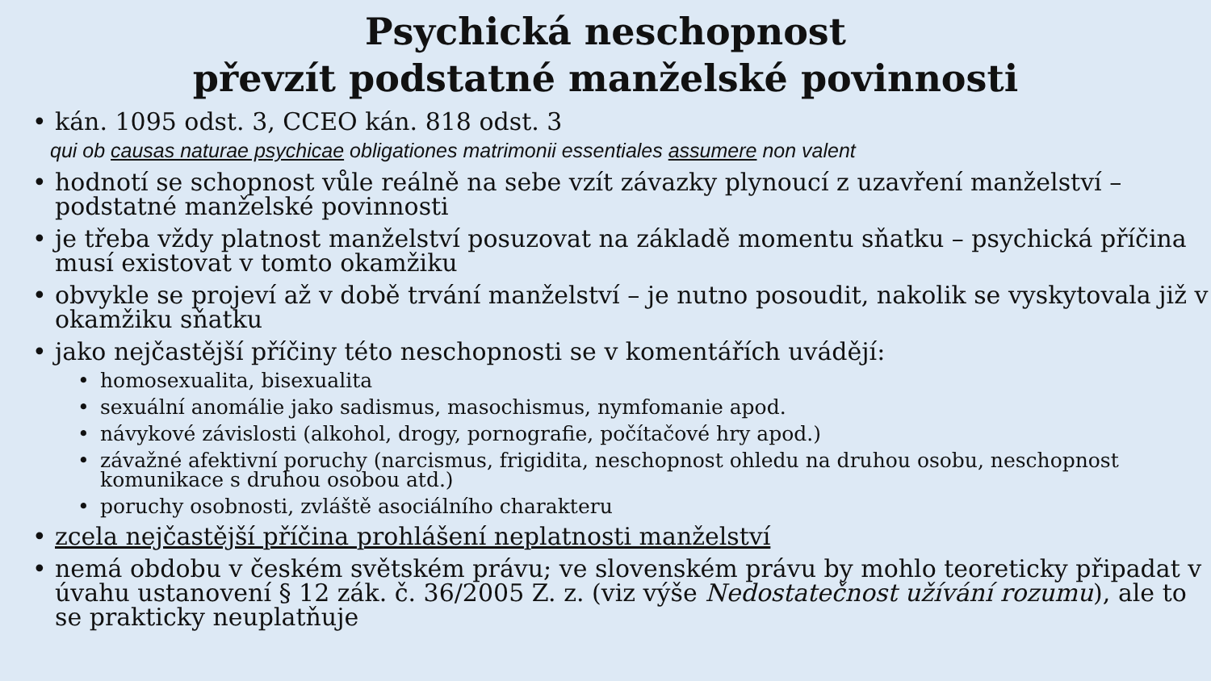Psychická neschopnost
převzít podstatné manželské povinnosti
• kán. 1095 odst. 3, CCEO kán. 818 odst. 3
qui ob causas naturae psychicae obligationes matrimonii essentiales assumere non valent
• hodnotí se schopnost vůle reálně na sebe vzít závazky plynoucí z uzavření manželství – podstatné manželské povinnosti
• je třeba vždy platnost manželství posuzovat na základě momentu sňatku – psychická příčina musí existovat v tomto okamžiku
• obvykle se projeví až v době trvání manželství – je nutno posoudit, nakolik se vyskytovala již v okamžiku sňatku
• jako nejčastější příčiny této neschopnosti se v komentářích uvádějí:
• homosexualita, bisexualita
• sexuální anomálie jako sadismus, masochismus, nymfomanie apod.
• návykové závislosti (alkohol, drogy, pornografie, počítačové hry apod.)
• závažné afektivní poruchy (narcismus, frigidita, neschopnost ohledu na druhou osobu, neschopnost komunikace s druhou osobou atd.)
• poruchy osobnosti, zvláště asociálního charakteru
• zcela nejčastější příčina prohlášení neplatnosti manželství
• nemá obdobu v českém světském právu; ve slovenském právu by mohlo teoreticky připadat v úvahu ustanovení § 12 zák. č. 36/2005 Z. z. (viz výše Nedostatečnost užívání rozumu), ale to se prakticky neuplatňuje